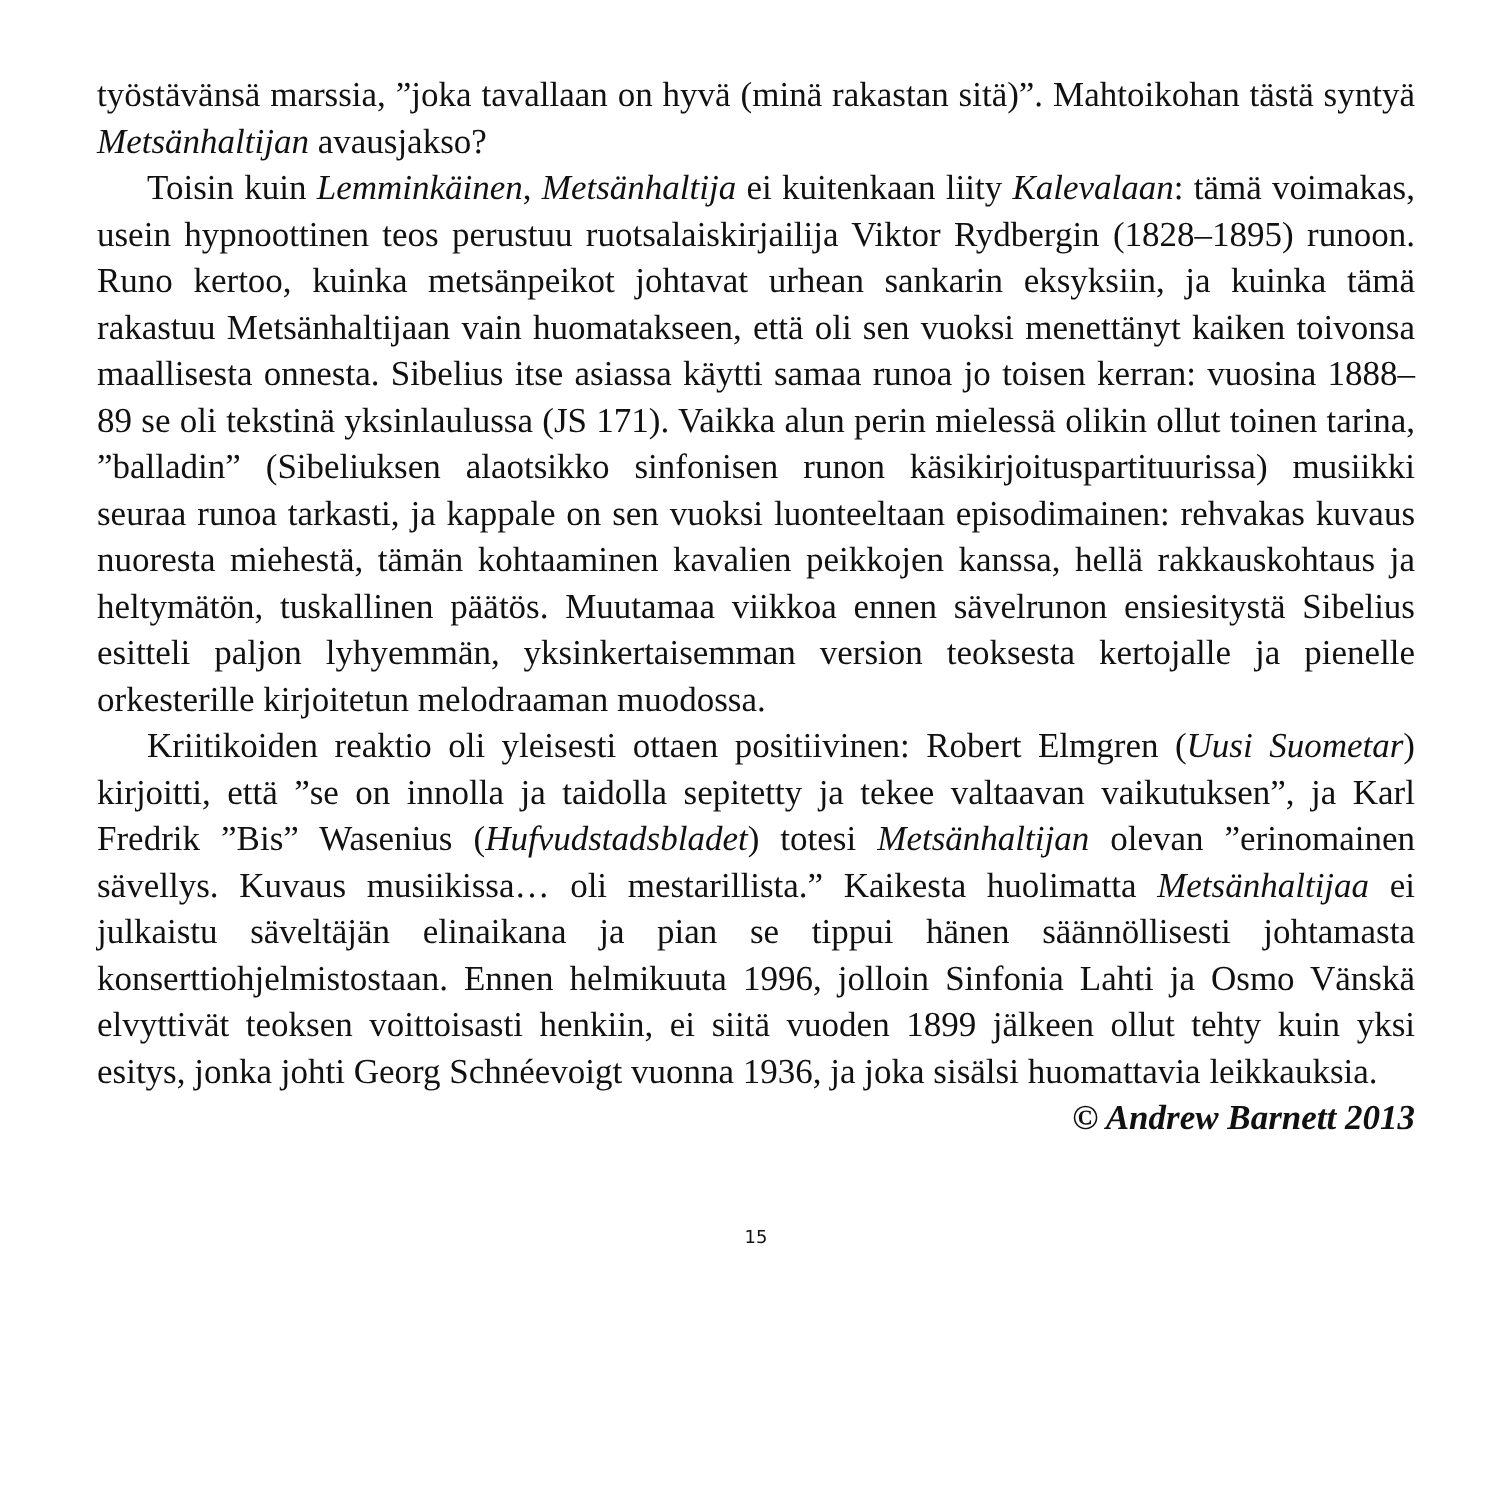työstävänsä marssia, ”joka tavallaan on hyvä (minä rakastan sitä)”. Mahtoikohan tästä syntyä Metsänhaltijan avausjakso?
Toisin kuin Lemminkäinen, Metsänhaltija ei kuitenkaan liity Kalevalaan: tämä voimakas, usein hypnoottinen teos perustuu ruotsalaiskirjailija Viktor Rydbergin (1828–1895) runoon. Runo kertoo, kuinka metsänpeikot johtavat urhean sankarin eksyksiin, ja kuinka tämä rakastuu Metsänhaltijaan vain huomatakseen, että oli sen vuoksi menettänyt kaiken toivonsa maallisesta onnesta. Sibelius itse asiassa käytti samaa runoa jo toisen kerran: vuosina 1888–89 se oli tekstinä yksinlaulussa (JS 171). Vaikka alun perin mielessä olikin ollut toinen tarina, ”balladin” (Sibeliuksen alaotsikko sinfonisen runon käsikirjoituspartituurissa) musiikki seuraa runoa tarkasti, ja kappale on sen vuoksi luonteeltaan episodimainen: rehvakas kuvaus nuoresta miehestä, tämän kohtaaminen kavalien peikkojen kanssa, hellä rakkauskohtaus ja heltymätön, tuskallinen päätös. Muutamaa viikkoa ennen sävelrunon ensiesitystä Sibelius esitteli paljon lyhyemmän, yksinkertaisemman version teoksesta kertojalle ja pienelle orkesterille kirjoitetun melodraaman muodossa.
Kriitikoiden reaktio oli yleisesti ottaen positiivinen: Robert Elmgren (Uusi Suometar) kirjoitti, että ”se on innolla ja taidolla sepitetty ja tekee valtaavan vaikutuksen”, ja Karl Fredrik ”Bis” Wasenius (Hufvudstadsbladet) totesi Metsänhaltijan olevan ”erinomainen sävellys. Kuvaus musiikissa… oli mestarillista.” Kaikesta huolimatta Metsänhaltijaa ei julkaistu säveltäjän elinaikana ja pian se tippui hänen säännöllisesti johtamasta konserttiohjelmistostaan. Ennen helmikuuta 1996, jolloin Sinfonia Lahti ja Osmo Vänskä elvyttivät teoksen voittoisasti henkiin, ei siitä vuoden 1899 jälkeen ollut tehty kuin yksi esitys, jonka johti Georg Schnéevoigt vuonna 1936, ja joka sisälsi huomattavia leikkauksia.
© Andrew Barnett 2013
15